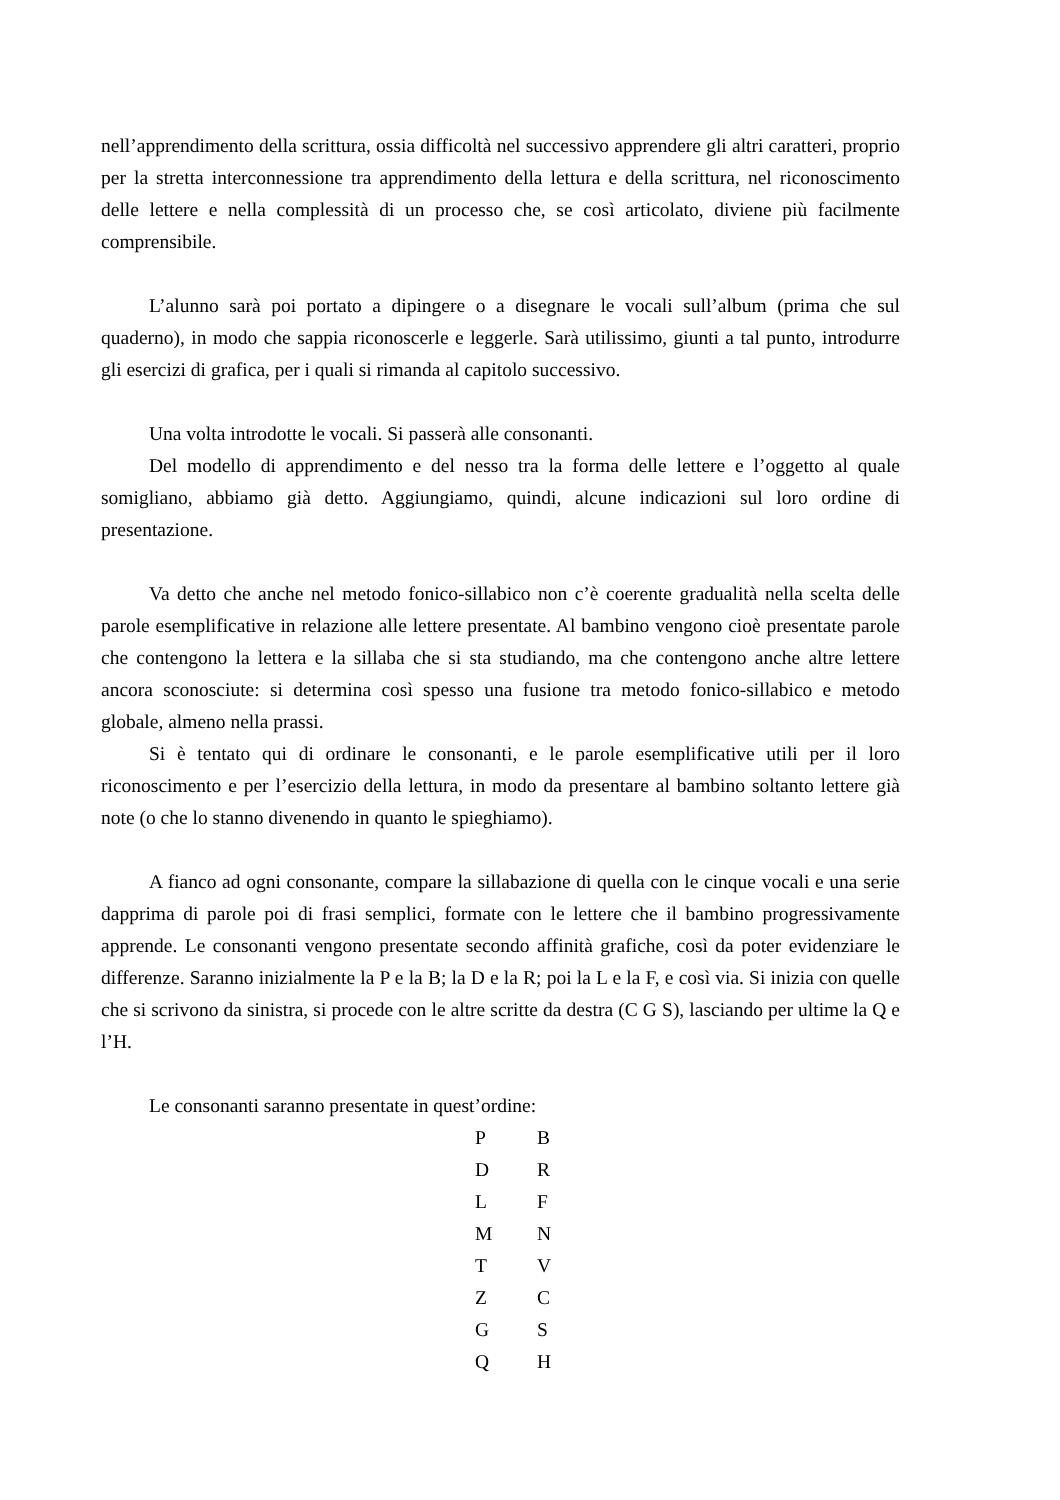nell’apprendimento della scrittura, ossia difficoltà nel successivo apprendere gli altri caratteri, proprio per la stretta interconnessione tra apprendimento della lettura e della scrittura, nel riconoscimento delle lettere e nella complessità di un processo che, se così articolato, diviene più facilmente comprensibile.
L’alunno sarà poi portato a dipingere o a disegnare le vocali sull’album (prima che sul quaderno), in modo che sappia riconoscerle e leggerle. Sarà utilissimo, giunti a tal punto, introdurre gli esercizi di grafica, per i quali si rimanda al capitolo successivo.
Una volta introdotte le vocali. Si passerà alle consonanti.
Del modello di apprendimento e del nesso tra la forma delle lettere e l’oggetto al quale somigliano, abbiamo già detto. Aggiungiamo, quindi, alcune indicazioni sul loro ordine di presentazione.
Va detto che anche nel metodo fonico-sillabico non c’è coerente gradualità nella scelta delle parole esemplificative in relazione alle lettere presentate. Al bambino vengono cioè presentate parole che contengono la lettera e la sillaba che si sta studiando, ma che contengono anche altre lettere ancora sconosciute: si determina così spesso una fusione tra metodo fonico-sillabico e metodo globale, almeno nella prassi.
Si è tentato qui di ordinare le consonanti, e le parole esemplificative utili per il loro riconoscimento e per l’esercizio della lettura, in modo da presentare al bambino soltanto lettere già note (o che lo stanno divenendo in quanto le spieghiamo).
A fianco ad ogni consonante, compare la sillabazione di quella con le cinque vocali e una serie dapprima di parole poi di frasi semplici, formate con le lettere che il bambino progressivamente apprende. Le consonanti vengono presentate secondo affinità grafiche, così da poter evidenziare le differenze. Saranno inizialmente la P e la B; la D e la R; poi la L e la F, e così via. Si inizia con quelle che si scrivono da sinistra, si procede con le altre scritte da destra (C G S), lasciando per ultime la Q e l’H.
Le consonanti saranno presentate in quest’ordine:
| P | B |
| D | R |
| L | F |
| M | N |
| T | V |
| Z | C |
| G | S |
| Q | H |